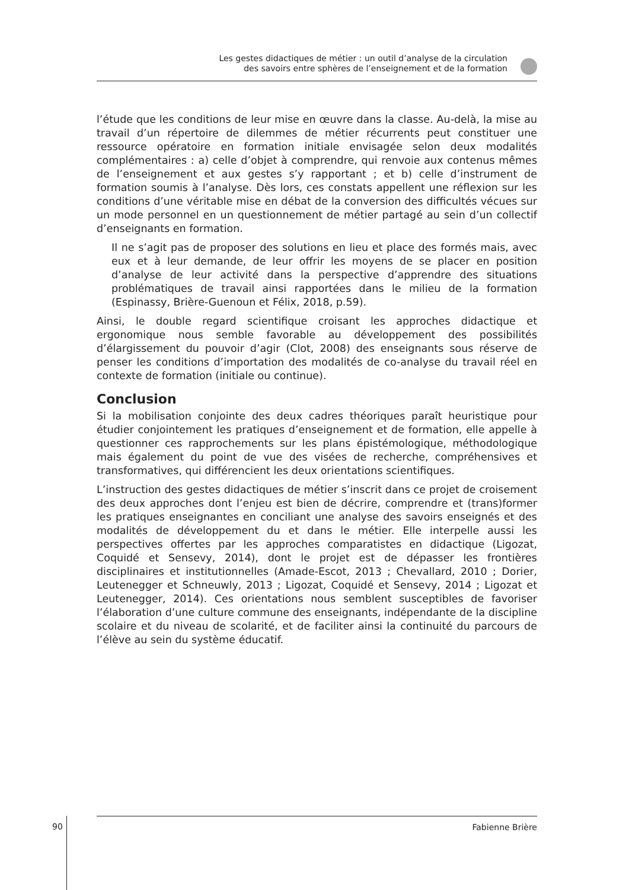Les gestes didactiques de métier : un outil d’analyse de la circulation
des savoirs entre sphères de l’enseignement et de la formation
l’étude que les conditions de leur mise en œuvre dans la classe. Au-delà, la mise au travail d’un répertoire de dilemmes de métier récurrents peut constituer une ressource opératoire en formation initiale envisagée selon deux modalités complémentaires : a) celle d’objet à comprendre, qui renvoie aux contenus mêmes de l’enseignement et aux gestes s’y rapportant ; et b) celle d’instrument de formation soumis à l’analyse. Dès lors, ces constats appellent une réflexion sur les conditions d’une véritable mise en débat de la conversion des difficultés vécues sur un mode personnel en un questionnement de métier partagé au sein d’un collectif d’enseignants en formation.
Il ne s’agit pas de proposer des solutions en lieu et place des formés mais, avec eux et à leur demande, de leur offrir les moyens de se placer en position d’analyse de leur activité dans la perspective d’apprendre des situations problématiques de travail ainsi rapportées dans le milieu de la formation (Espinassy, Brière-Guenoun et Félix, 2018, p.59).
Ainsi, le double regard scientifique croisant les approches didactique et ergonomique nous semble favorable au développement des possibilités d’élargissement du pouvoir d’agir (Clot, 2008) des enseignants sous réserve de penser les conditions d’importation des modalités de co-analyse du travail réel en contexte de formation (initiale ou continue).
Conclusion
Si la mobilisation conjointe des deux cadres théoriques paraît heuristique pour étudier conjointement les pratiques d’enseignement et de formation, elle appelle à questionner ces rapprochements sur les plans épistémologique, méthodologique mais également du point de vue des visées de recherche, compréhensives et transformatives, qui différencient les deux orientations scientifiques.
L’instruction des gestes didactiques de métier s’inscrit dans ce projet de croisement des deux approches dont l’enjeu est bien de décrire, comprendre et (trans)former les pratiques enseignantes en conciliant une analyse des savoirs enseignés et des modalités de développement du et dans le métier. Elle interpelle aussi les perspectives offertes par les approches comparatistes en didactique (Ligozat, Coquidé et Sensevy, 2014), dont le projet est de dépasser les frontières disciplinaires et institutionnelles (Amade-Escot, 2013 ; Chevallard, 2010 ; Dorier, Leutenegger et Schneuwly, 2013 ; Ligozat, Coquidé et Sensevy, 2014 ; Ligozat et Leutenegger, 2014). Ces orientations nous semblent susceptibles de favoriser l’élaboration d’une culture commune des enseignants, indépendante de la discipline scolaire et du niveau de scolarité, et de faciliter ainsi la continuité du parcours de l’élève au sein du système éducatif.
90
Fabienne Brière